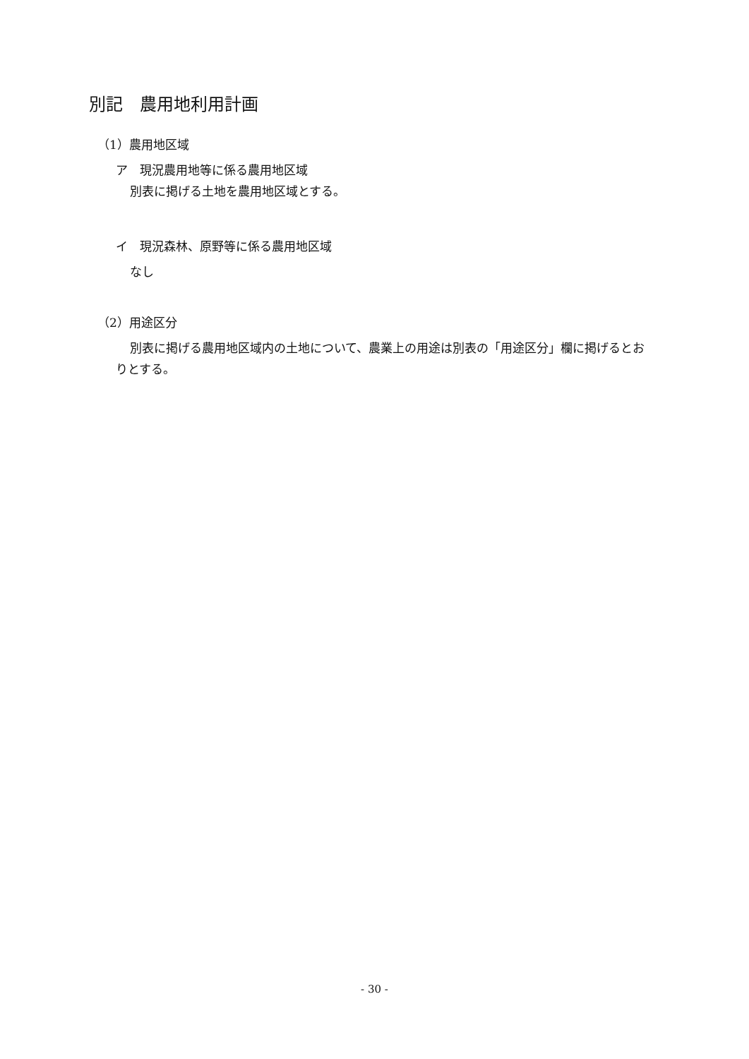別記　農用地利用計画
（1）農用地区域
ア　現況農用地等に係る農用地区域
別表に掲げる土地を農用地区域とする。
イ　現況森林、原野等に係る農用地区域
なし
（2）用途区分
別表に掲げる農用地区域内の土地について、農業上の用途は別表の「用途区分」欄に掲げるとおりとする。
- 30 -